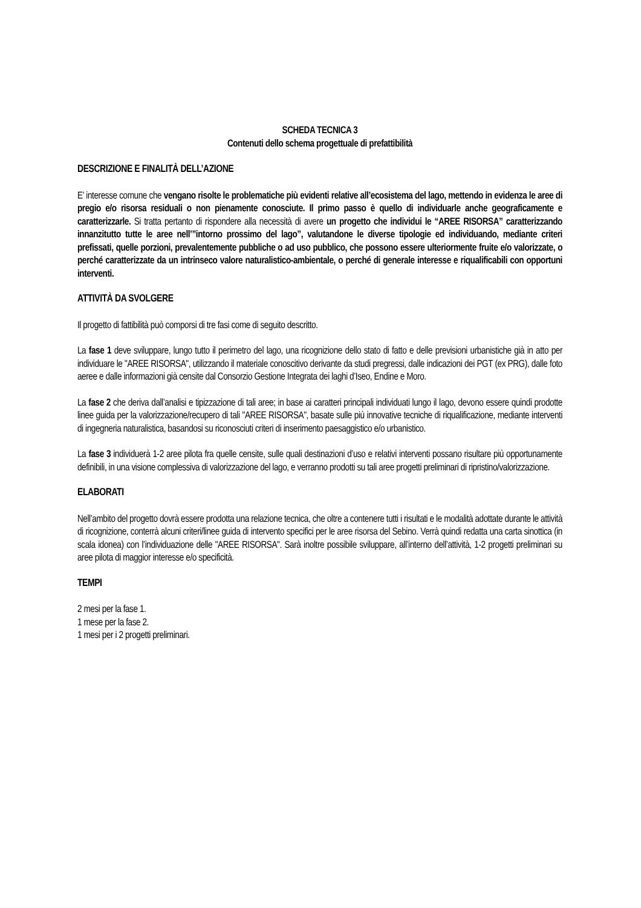SCHEDA TECNICA 3
Contenuti dello schema progettuale di prefattibilità
DESCRIZIONE E FINALITÀ DELL’AZIONE
E’ interesse comune che vengano risolte le problematiche più evidenti relative all’ecosistema del lago, mettendo in evidenza le aree di pregio e/o risorsa residuali o non pienamente conosciute. Il primo passo è quello di individuarle anche geograficamente e caratterizzarle. Si tratta pertanto di rispondere alla necessità di avere un progetto che individui le “AREE RISORSA” caratterizzando innanzitutto tutte le aree nell’”intorno prossimo del lago”, valutandone le diverse tipologie ed individuando, mediante criteri prefissati, quelle porzioni, prevalentemente pubbliche o ad uso pubblico, che possono essere ulteriormente fruite e/o valorizzate, o perché caratterizzate da un intrinseco valore naturalistico-ambientale, o perché di generale interesse e riqualificabili con opportuni interventi.
ATTIVITÀ DA SVOLGERE
Il progetto di fattibilità può comporsi di tre fasi come di seguito descritto.
La fase 1 deve sviluppare, lungo tutto il perimetro del lago, una ricognizione dello stato di fatto e delle previsioni urbanistiche già in atto per individuare le "AREE RISORSA", utilizzando il materiale conoscitivo derivante da studi pregressi, dalle indicazioni dei PGT (ex PRG), dalle foto aeree e dalle informazioni già censite dal Consorzio Gestione Integrata dei laghi d’Iseo, Endine e Moro.
La fase 2 che deriva dall’analisi e tipizzazione di tali aree; in base ai caratteri principali individuati lungo il lago, devono essere quindi prodotte linee guida per la valorizzazione/recupero di tali "AREE RISORSA", basate sulle più innovative tecniche di riqualificazione, mediante interventi di ingegneria naturalistica, basandosi su riconosciuti criteri di inserimento paesaggistico e/o urbanistico.
La fase 3 individuerà 1-2 aree pilota fra quelle censite, sulle quali destinazioni d’uso e relativi interventi possano risultare più opportunamente definibili, in una visione complessiva di valorizzazione del lago, e verranno prodotti su tali aree progetti preliminari di ripristino/valorizzazione.
ELABORATI
Nell’ambito del progetto dovrà essere prodotta una relazione tecnica, che oltre a contenere tutti i risultati e le modalità adottate durante le attività di ricognizione, conterrà alcuni criteri/linee guida di intervento specifici per le aree risorsa del Sebino. Verrà quindi redatta una carta sinottica (in scala idonea) con l’individuazione delle "AREE RISORSA". Sarà inoltre possibile sviluppare, all’interno dell’attività, 1-2 progetti preliminari su aree pilota di maggior interesse e/o specificità.
TEMPI
2 mesi per la fase 1.
1 mese per la fase 2.
1 mesi per i 2 progetti preliminari.